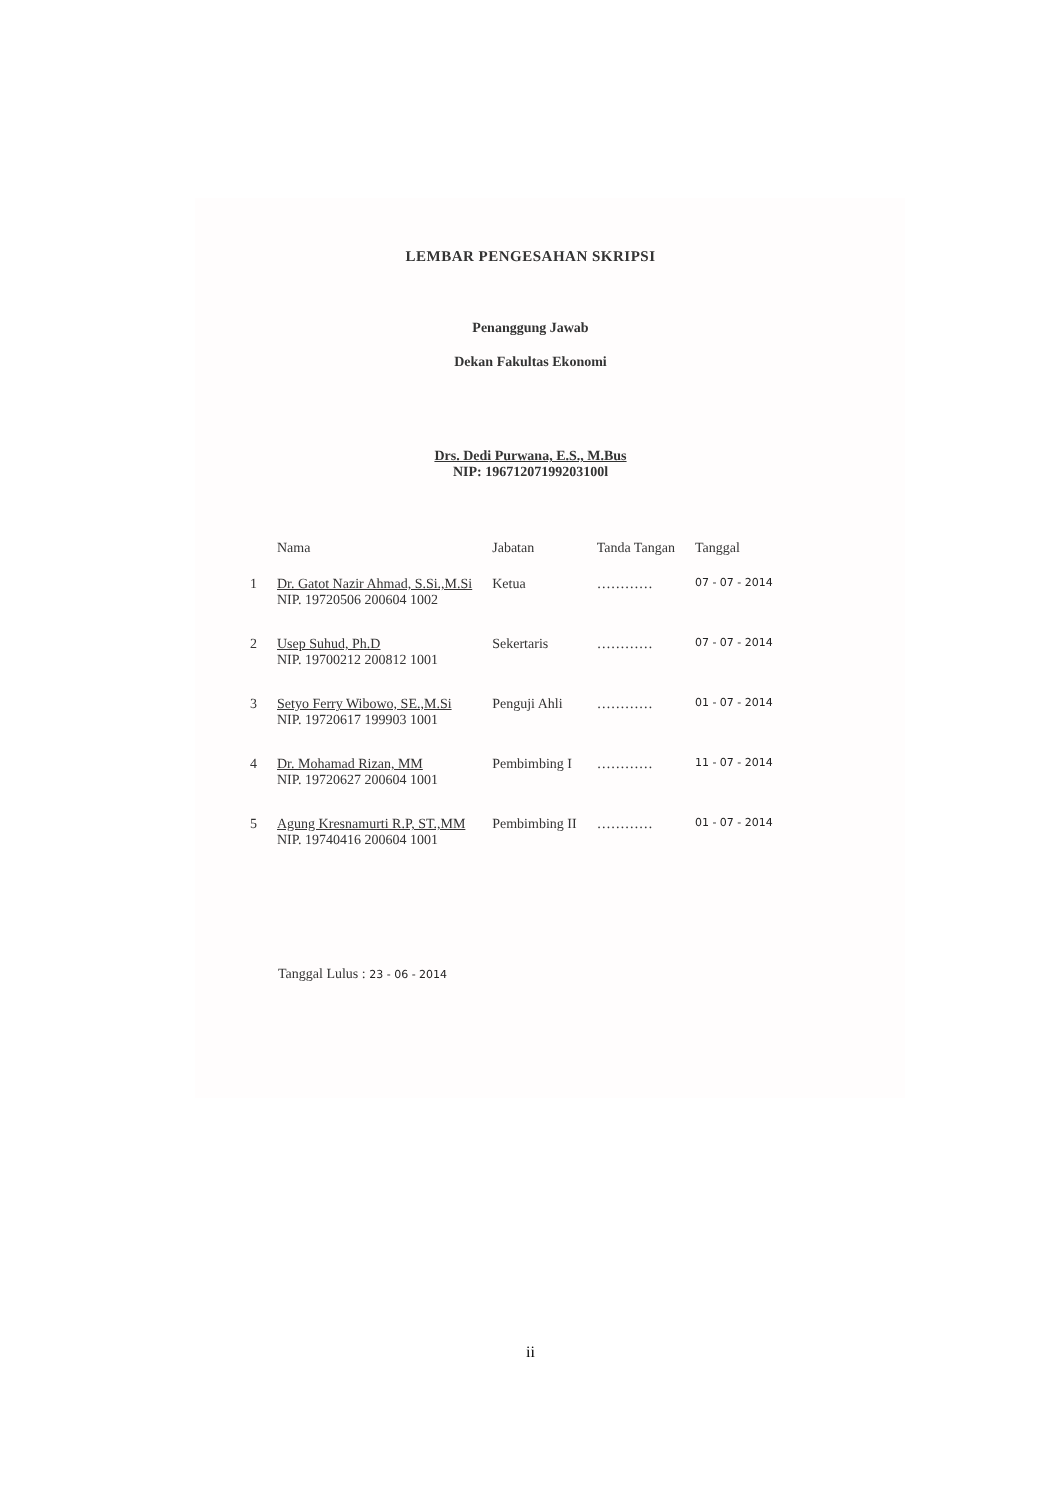LEMBAR PENGESAHAN SKRIPSI
Penanggung Jawab
Dekan Fakultas Ekonomi
Drs. Dedi Purwana, E.S., M.Bus
NIP: 19671207199203100l
| | Nama | Jabatan | Tanda Tangan | Tanggal |
| --- | --- | --- | --- | --- |
| 1 | Dr. Gatot Nazir Ahmad, S.Si.,M.Si NIP. 19720506 200604 1002 | Ketua | ………… | 07 - 07 - 2014 |
| 2 | Usep Suhud, Ph.D NIP. 19700212 200812 1001 | Sekertaris | ………… | 07 - 07 - 2014 |
| 3 | Setyo Ferry Wibowo, SE.,M.Si NIP. 19720617 199903 1001 | Penguji Ahli | ………… | 01 - 07 - 2014 |
| 4 | Dr. Mohamad Rizan, MM NIP. 19720627 200604 1001 | Pembimbing I | ………… | 11 - 07 - 2014 |
| 5 | Agung Kresnamurti R.P, ST.,MM NIP. 19740416 200604 1001 | Pembimbing II | ………… | 01 - 07 - 2014 |
Tanggal Lulus : 23 - 06 - 2014
ii